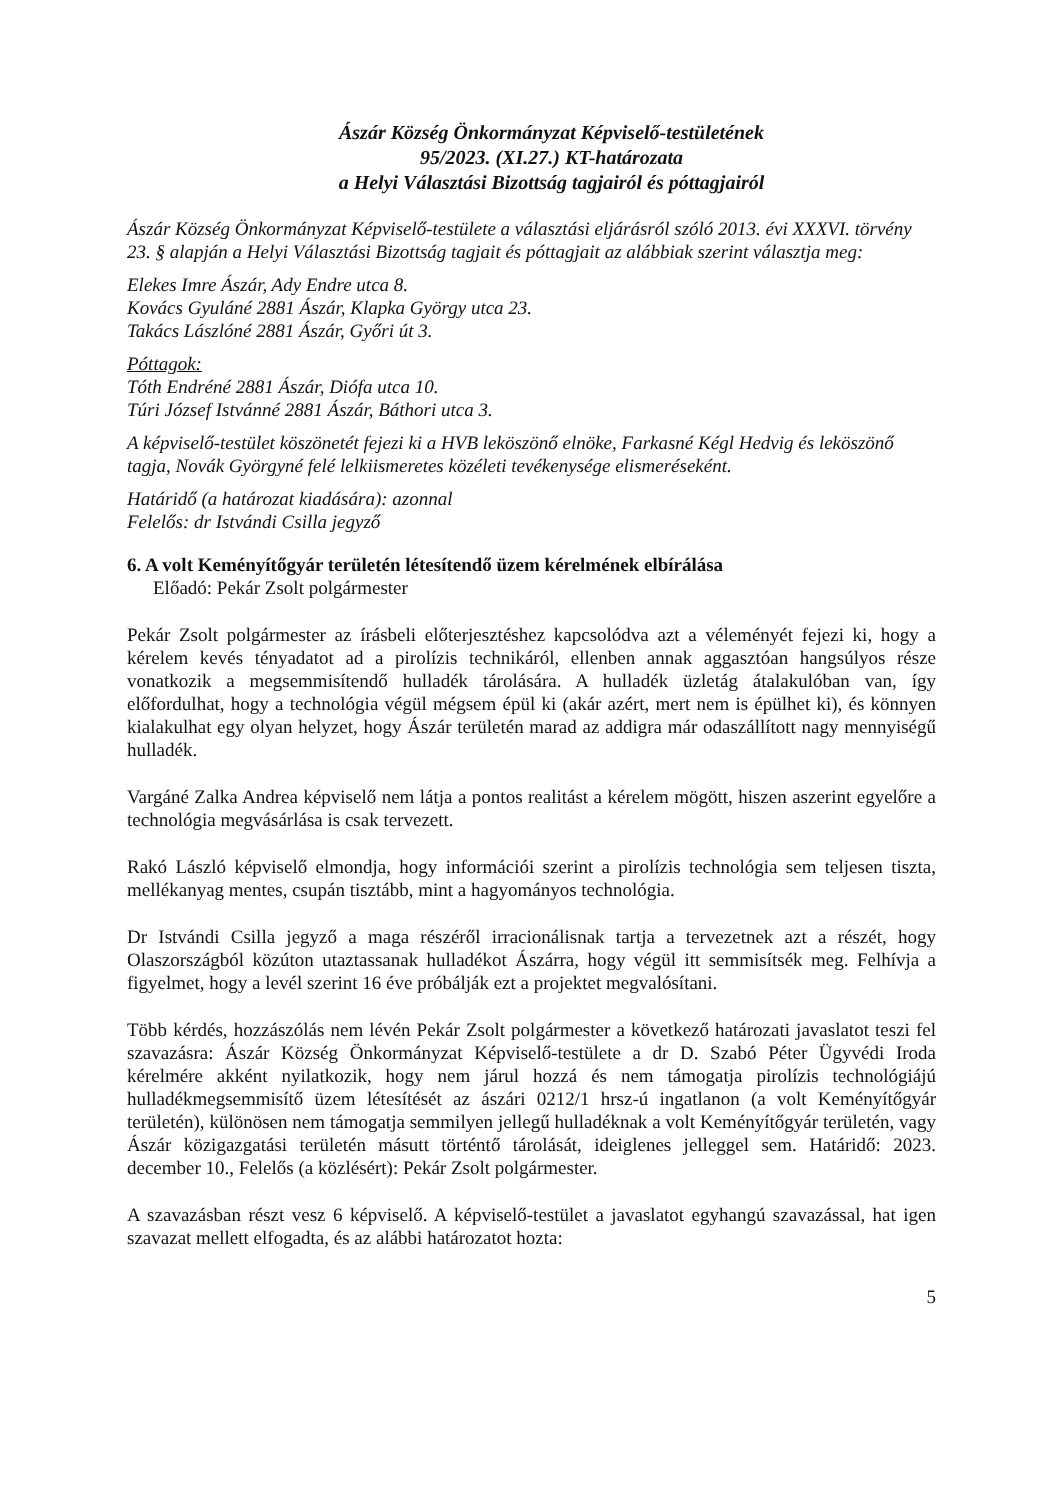Ászár Község Önkormányzat Képviselő-testületének
95/2023. (XI.27.) KT-határozata
a Helyi Választási Bizottság tagjairól és póttagjairól
Ászár Község Önkormányzat Képviselő-testülete a választási eljárásról szóló 2013. évi XXXVI. törvény 23. § alapján a Helyi Választási Bizottság tagjait és póttagjait az alábbiak szerint választja meg:
Elekes Imre Ászár, Ady Endre utca 8.
Kovács Gyuláné 2881 Ászár, Klapka György utca 23.
Takács Lászlóné 2881 Ászár, Győri út 3.
Póttagok:
Tóth Endréné 2881 Ászár, Diófa utca 10.
Túri József Istvánné 2881 Ászár, Báthori utca 3.
A képviselő-testület köszönetét fejezi ki a HVB leköszönő elnöke, Farkasné Kégl Hedvig és leköszönő tagja, Novák Györgyné felé lelkiismeretes közéleti tevékenysége elismeréseként.
Határidő (a határozat kiadására): azonnal
Felelős: dr Istvándi Csilla jegyző
6. A volt Keményítőgyár területén létesítendő üzem kérelmének elbírálása
Előadó: Pekár Zsolt polgármester
Pekár Zsolt polgármester az írásbeli előterjesztéshez kapcsolódva azt a véleményét fejezi ki, hogy a kérelem kevés tényadatot ad a pirolízis technikáról, ellenben annak aggasztóan hangsúlyos része vonatkozik a megsemmisítendő hulladék tárolására. A hulladék üzletág átalakulóban van, így előfordulhat, hogy a technológia végül mégsem épül ki (akár azért, mert nem is épülhet ki), és könnyen kialakulhat egy olyan helyzet, hogy Ászár területén marad az addigra már odaszállított nagy mennyiségű hulladék.
Vargáné Zalka Andrea képviselő nem látja a pontos realitást a kérelem mögött, hiszen aszerint egyelőre a technológia megvásárlása is csak tervezett.
Rakó László képviselő elmondja, hogy információi szerint a pirolízis technológia sem teljesen tiszta, mellékanyag mentes, csupán tisztább, mint a hagyományos technológia.
Dr Istvándi Csilla jegyző a maga részéről irracionálisnak tartja a tervezetnek azt a részét, hogy Olaszországból közúton utaztassanak hulladékot Ászárra, hogy végül itt semmisítsék meg. Felhívja a figyelmet, hogy a levél szerint 16 éve próbálják ezt a projektet megvalósítani.
Több kérdés, hozzászólás nem lévén Pekár Zsolt polgármester a következő határozati javaslatot teszi fel szavazásra: Ászár Község Önkormányzat Képviselő-testülete a dr D. Szabó Péter Ügyvédi Iroda kérelmére akként nyilatkozik, hogy nem járul hozzá és nem támogatja pirolízis technológiájú hulladékmegsemmisítő üzem létesítését az ászári 0212/1 hrsz-ú ingatlanon (a volt Keményítőgyár területén), különösen nem támogatja semmilyen jellegű hulladéknak a volt Keményítőgyár területén, vagy Ászár közigazgatási területén másutt történtő tárolását, ideiglenes jelleggel sem. Határidő: 2023. december 10., Felelős (a közlésért): Pekár Zsolt polgármester.
A szavazásban részt vesz 6 képviselő. A képviselő-testület a javaslatot egyhangú szavazással, hat igen szavazat mellett elfogadta, és az alábbi határozatot hozta:
5